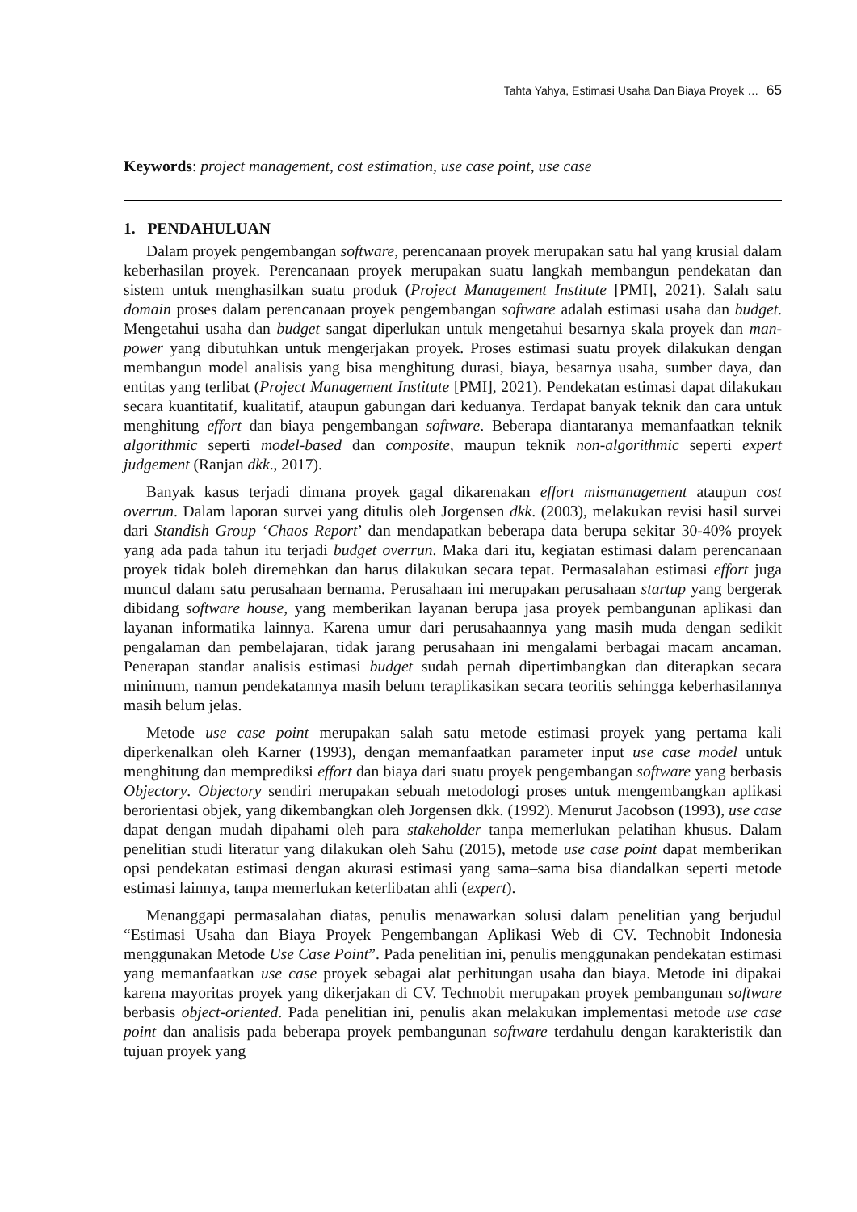Tahta Yahya, Estimasi Usaha Dan Biaya Proyek … 65
Keywords: project management, cost estimation, use case point, use case
1. PENDAHULUAN
Dalam proyek pengembangan software, perencanaan proyek merupakan satu hal yang krusial dalam keberhasilan proyek. Perencanaan proyek merupakan suatu langkah membangun pendekatan dan sistem untuk menghasilkan suatu produk (Project Management Institute [PMI], 2021). Salah satu domain proses dalam perencanaan proyek pengembangan software adalah estimasi usaha dan budget. Mengetahui usaha dan budget sangat diperlukan untuk mengetahui besarnya skala proyek dan man-power yang dibutuhkan untuk mengerjakan proyek. Proses estimasi suatu proyek dilakukan dengan membangun model analisis yang bisa menghitung durasi, biaya, besarnya usaha, sumber daya, dan entitas yang terlibat (Project Management Institute [PMI], 2021). Pendekatan estimasi dapat dilakukan secara kuantitatif, kualitatif, ataupun gabungan dari keduanya. Terdapat banyak teknik dan cara untuk menghitung effort dan biaya pengembangan software. Beberapa diantaranya memanfaatkan teknik algorithmic seperti model-based dan composite, maupun teknik non-algorithmic seperti expert judgement (Ranjan dkk., 2017).
Banyak kasus terjadi dimana proyek gagal dikarenakan effort mismanagement ataupun cost overrun. Dalam laporan survei yang ditulis oleh Jorgensen dkk. (2003), melakukan revisi hasil survei dari Standish Group ‘Chaos Report’ dan mendapatkan beberapa data berupa sekitar 30-40% proyek yang ada pada tahun itu terjadi budget overrun. Maka dari itu, kegiatan estimasi dalam perencanaan proyek tidak boleh diremehkan dan harus dilakukan secara tepat. Permasalahan estimasi effort juga muncul dalam satu perusahaan bernama. Perusahaan ini merupakan perusahaan startup yang bergerak dibidang software house, yang memberikan layanan berupa jasa proyek pembangunan aplikasi dan layanan informatika lainnya. Karena umur dari perusahaannya yang masih muda dengan sedikit pengalaman dan pembelajaran, tidak jarang perusahaan ini mengalami berbagai macam ancaman. Penerapan standar analisis estimasi budget sudah pernah dipertimbangkan dan diterapkan secara minimum, namun pendekatannya masih belum teraplikasikan secara teoritis sehingga keberhasilannya masih belum jelas.
Metode use case point merupakan salah satu metode estimasi proyek yang pertama kali diperkenalkan oleh Karner (1993), dengan memanfaatkan parameter input use case model untuk menghitung dan memprediksi effort dan biaya dari suatu proyek pengembangan software yang berbasis Objectory. Objectory sendiri merupakan sebuah metodologi proses untuk mengembangkan aplikasi berorientasi objek, yang dikembangkan oleh Jorgensen dkk. (1992). Menurut Jacobson (1993), use case dapat dengan mudah dipahami oleh para stakeholder tanpa memerlukan pelatihan khusus. Dalam penelitian studi literatur yang dilakukan oleh Sahu (2015), metode use case point dapat memberikan opsi pendekatan estimasi dengan akurasi estimasi yang sama–sama bisa diandalkan seperti metode estimasi lainnya, tanpa memerlukan keterlibatan ahli (expert).
Menanggapi permasalahan diatas, penulis menawarkan solusi dalam penelitian yang berjudul “Estimasi Usaha dan Biaya Proyek Pengembangan Aplikasi Web di CV. Technobit Indonesia menggunakan Metode Use Case Point”. Pada penelitian ini, penulis menggunakan pendekatan estimasi yang memanfaatkan use case proyek sebagai alat perhitungan usaha dan biaya. Metode ini dipakai karena mayoritas proyek yang dikerjakan di CV. Technobit merupakan proyek pembangunan software berbasis object-oriented. Pada penelitian ini, penulis akan melakukan implementasi metode use case point dan analisis pada beberapa proyek pembangunan software terdahulu dengan karakteristik dan tujuan proyek yang